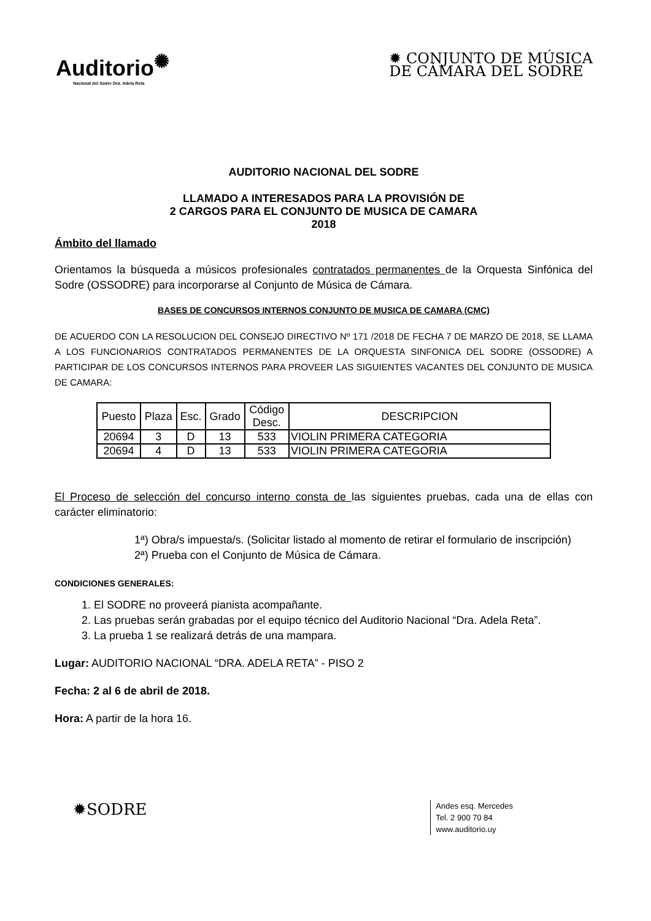Auditorio<sup>✺</sup>
Nacional del Sodre Dra. Adela Reta
✹ CONJUNTO DE MÚSICA
DE CÁMARA DEL SODRE
AUDITORIO NACIONAL DEL SODRE
LLAMADO A INTERESADOS PARA LA PROVISIÓN DE
2 CARGOS PARA EL CONJUNTO DE MUSICA DE CAMARA
2018
Ámbito del llamado
Orientamos la búsqueda a músicos profesionales contratados permanentes de la Orquesta Sinfónica del Sodre (OSSODRE) para incorporarse al Conjunto de Música de Cámara.
BASES DE CONCURSOS INTERNOS CONJUNTO DE MUSICA DE CAMARA (CMC)
DE ACUERDO CON LA RESOLUCION DEL CONSEJO DIRECTIVO Nº 171 /2018 DE FECHA 7 DE MARZO DE 2018, SE LLAMA A LOS FUNCIONARIOS CONTRATADOS PERMANENTES DE LA ORQUESTA SINFONICA DEL SODRE (OSSODRE) A PARTICIPAR DE LOS CONCURSOS INTERNOS PARA PROVEER LAS SIGUIENTES VACANTES DEL CONJUNTO DE MUSICA DE CAMARA:
| Puesto | Plaza | Esc. | Grado | Código Desc. | DESCRIPCION |
| --- | --- | --- | --- | --- | --- |
| 20694 | 3 | D | 13 | 533 | VIOLIN PRIMERA CATEGORIA |
| 20694 | 4 | D | 13 | 533 | VIOLIN PRIMERA CATEGORIA |
El Proceso de selección del concurso interno consta de las siguientes pruebas, cada una de ellas con carácter eliminatorio:
1ª) Obra/s impuesta/s. (Solicitar listado al momento de retirar el formulario de inscripción)
2ª) Prueba con el Conjunto de Música de Cámara.
CONDICIONES GENERALES:
1. El SODRE no proveerá pianista acompañante.
2. Las pruebas serán grabadas por el equipo técnico del Auditorio Nacional “Dra. Adela Reta”.
3. La prueba 1 se realizará detrás de una mampara.
Lugar: AUDITORIO NACIONAL “DRA. ADELA RETA” - PISO 2
Fecha: 2 al 6 de abril de 2018.
Hora: A partir de la hora 16.
✹SODRE
Andes esq. Mercedes
Tel. 2 900 70 84
www.auditorio.uy